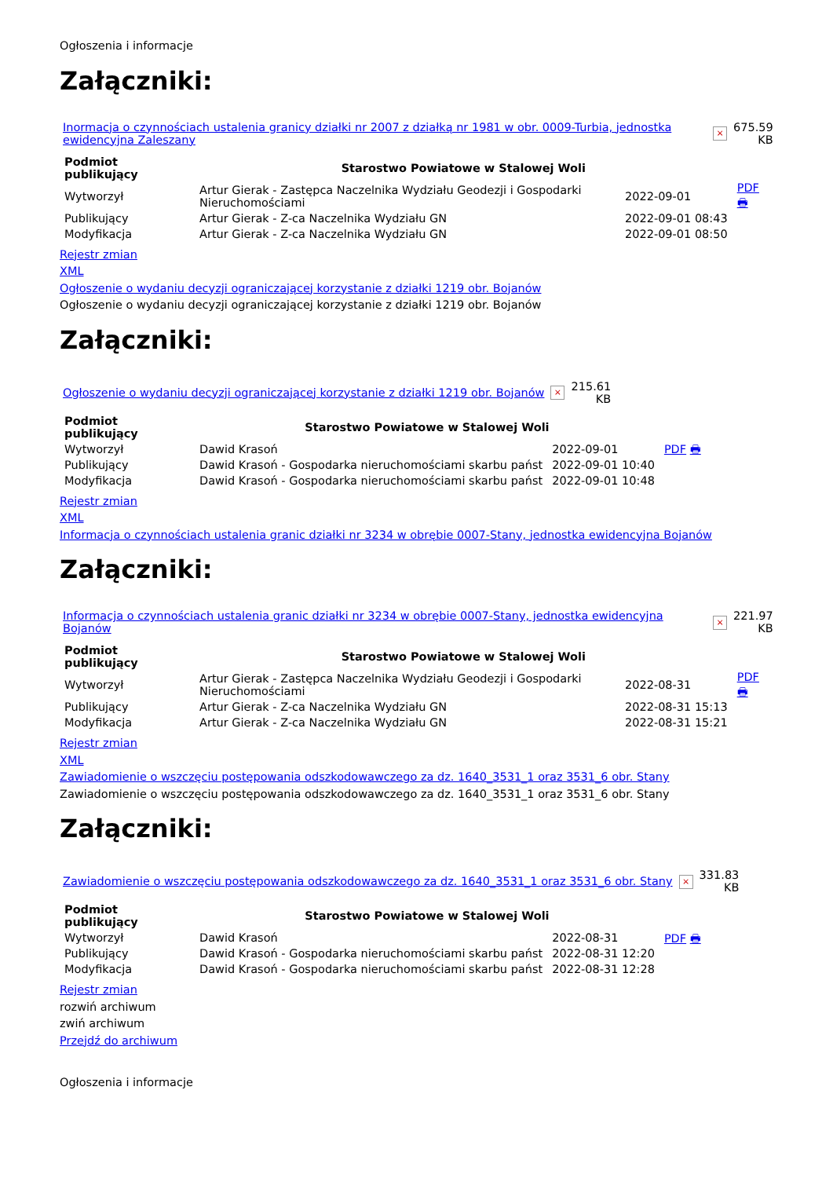Ogłoszenia i informacje
Załączniki:
| Inormacja o czynnościach ustalenia granicy działki nr 2007 z działką nr 1981 w obr. 0009-Turbia, jednostka ewidencyjna Zaleszany | × | 675.59 KB |
| Podmiot publikujący | Starostwo Powiatowe w Stalowej Woli | | PDF 🖶 |
| Wytworzył | Artur Gierak - Zastępca Naczelnika Wydziału Geodezji i Gospodarki Nieruchomościami | 2022-09-01 | |
| Publikujący | Artur Gierak - Z-ca Naczelnika Wydziału GN | 2022-09-01 08:43 | |
| Modyfikacja | Artur Gierak - Z-ca Naczelnika Wydziału GN | 2022-09-01 08:50 | |
Rejestr zmian
XML
Ogłoszenie o wydaniu decyzji ograniczającej korzystanie z działki 1219 obr. Bojanów
Ogłoszenie o wydaniu decyzji ograniczającej korzystanie z działki 1219 obr. Bojanów
Załączniki:
| Ogłoszenie o wydaniu decyzji ograniczającej korzystanie z działki 1219 obr. Bojanów | × | 215.61 KB |
| Podmiot publikujący | Starostwo Powiatowe w Stalowej Woli | | PDF 🖶 |
| Wytworzył | Dawid Krasoń | 2022-09-01 | |
| Publikujący | Dawid Krasoń - Gospodarka nieruchomościami skarbu państ | 2022-09-01 10:40 | |
| Modyfikacja | Dawid Krasoń - Gospodarka nieruchomościami skarbu państ | 2022-09-01 10:48 | |
Rejestr zmian
XML
Informacja o czynnościach ustalenia granic działki nr 3234 w obrębie 0007-Stany, jednostka ewidencyjna Bojanów
Załączniki:
| Informacja o czynnościach ustalenia granic działki nr 3234 w obrębie 0007-Stany, jednostka ewidencyjna Bojanów | × | 221.97 KB |
| Podmiot publikujący | Starostwo Powiatowe w Stalowej Woli | | PDF 🖶 |
| Wytworzył | Artur Gierak - Zastępca Naczelnika Wydziału Geodezji i Gospodarki Nieruchomościami | 2022-08-31 | |
| Publikujący | Artur Gierak - Z-ca Naczelnika Wydziału GN | 2022-08-31 15:13 | |
| Modyfikacja | Artur Gierak - Z-ca Naczelnika Wydziału GN | 2022-08-31 15:21 | |
Rejestr zmian
XML
Zawiadomienie o wszczęciu postępowania odszkodowawczego za dz. 1640_3531_1 oraz 3531_6 obr. Stany
Zawiadomienie o wszczęciu postępowania odszkodowawczego za dz. 1640_3531_1 oraz 3531_6 obr. Stany
Załączniki:
| Zawiadomienie o wszczęciu postępowania odszkodowawczego za dz. 1640_3531_1 oraz 3531_6 obr. Stany | × | 331.83 KB |
| Podmiot publikujący | Starostwo Powiatowe w Stalowej Woli | | PDF 🖶 |
| Wytworzył | Dawid Krasoń | 2022-08-31 | |
| Publikujący | Dawid Krasoń - Gospodarka nieruchomościami skarbu państ | 2022-08-31 12:20 | |
| Modyfikacja | Dawid Krasoń - Gospodarka nieruchomościami skarbu państ | 2022-08-31 12:28 | |
Rejestr zmian
rozwiń archiwum
zwiń archiwum
Przejdź do archiwum
Ogłoszenia i informacje